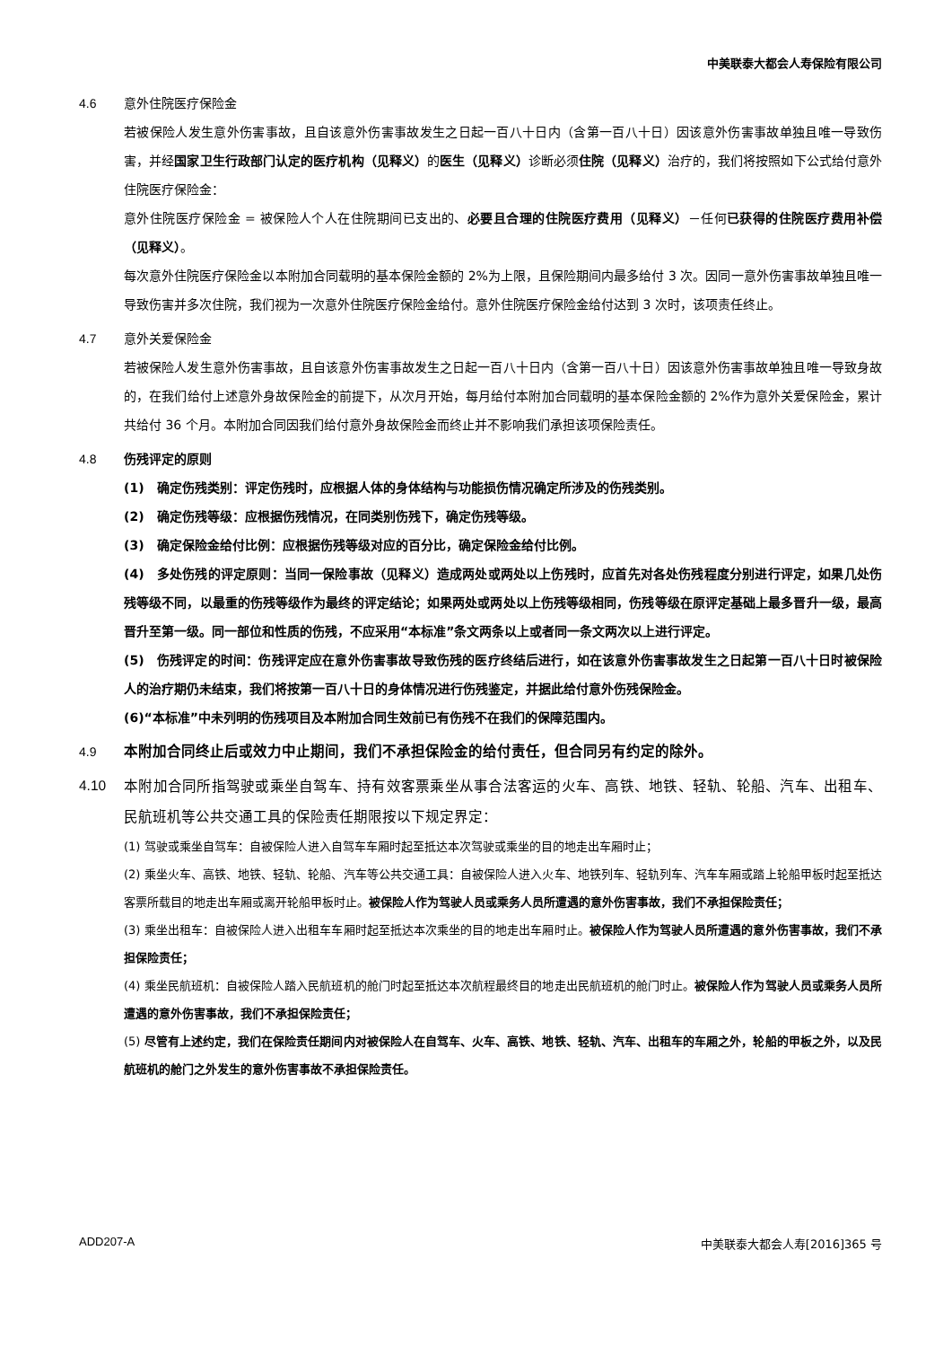中美联泰大都会人寿保险有限公司
4.6 意外住院医疗保险金
若被保险人发生意外伤害事故，且自该意外伤害事故发生之日起一百八十日内（含第一百八十日）因该意外伤害事故单独且唯一导致伤害，并经国家卫生行政部门认定的医疗机构（见释义）的医生（见释义）诊断必须住院（见释义）治疗的，我们将按照如下公式给付意外住院医疗保险金：
意外住院医疗保险金 = 被保险人个人在住院期间已支出的、必要且合理的住院医疗费用（见释义）－任何已获得的住院医疗费用补偿（见释义）。
每次意外住院医疗保险金以本附加合同载明的基本保险金额的 2%为上限，且保险期间内最多给付 3 次。因同一意外伤害事故单独且唯一导致伤害并多次住院，我们视为一次意外住院医疗保险金给付。意外住院医疗保险金给付达到 3 次时，该项责任终止。
4.7 意外关爱保险金
若被保险人发生意外伤害事故，且自该意外伤害事故发生之日起一百八十日内（含第一百八十日）因该意外伤害事故单独且唯一导致身故的，在我们给付上述意外身故保险金的前提下，从次月开始，每月给付本附加合同载明的基本保险金额的 2%作为意外关爱保险金，累计共给付 36 个月。本附加合同因我们给付意外身故保险金而终止并不影响我们承担该项保险责任。
4.8 伤残评定的原则
(1)　确定伤残类别：评定伤残时，应根据人体的身体结构与功能损伤情况确定所涉及的伤残类别。
(2)　确定伤残等级：应根据伤残情况，在同类别伤残下，确定伤残等级。
(3)　确定保险金给付比例：应根据伤残等级对应的百分比，确定保险金给付比例。
(4)　多处伤残的评定原则：当同一保险事故（见释义）造成两处或两处以上伤残时，应首先对各处伤残程度分别进行评定，如果几处伤残等级不同，以最重的伤残等级作为最终的评定结论；如果两处或两处以上伤残等级相同，伤残等级在原评定基础上最多晋升一级，最高晋升至第一级。同一部位和性质的伤残，不应采用“本标准”条文两条以上或者同一条文两次以上进行评定。
(5)　伤残评定的时间：伤残评定应在意外伤害事故导致伤残的医疗终结后进行，如在该意外伤害事故发生之日起第一百八十日时被保险人的治疗期仍未结束，我们将按第一百八十日的身体情况进行伤残鉴定，并据此给付意外伤残保险金。
(6)“本标准”中未列明的伤残项目及本附加合同生效前已有伤残不在我们的保障范围内。
4.9 本附加合同终止后或效力中止期间，我们不承担保险金的给付责任，但合同另有约定的除外。
4.10
本附加合同所指驾驶或乘坐自驾车、持有效客票乘坐从事合法客运的火车、高铁、地铁、轻轨、轮船、汽车、出租车、民航班机等公共交通工具的保险责任期限按以下规定界定：
(1) 驾驶或乘坐自驾车：自被保险人进入自驾车车厢时起至抵达本次驾驶或乘坐的目的地走出车厢时止；
(2) 乘坐火车、高铁、地铁、轻轨、轮船、汽车等公共交通工具：自被保险人进入火车、地铁列车、轻轨列车、汽车车厢或踏上轮船甲板时起至抵达客票所载目的地走出车厢或离开轮船甲板时止。被保险人作为驾驶人员或乘务人员所遭遇的意外伤害事故，我们不承担保险责任；
(3) 乘坐出租车：自被保险人进入出租车车厢时起至抵达本次乘坐的目的地走出车厢时止。被保险人作为驾驶人员所遭遇的意外伤害事故，我们不承担保险责任；
(4) 乘坐民航班机：自被保险人踏入民航班机的舱门时起至抵达本次航程最终目的地走出民航班机的舱门时止。被保险人作为驾驶人员或乘务人员所遭遇的意外伤害事故，我们不承担保险责任；
(5) 尽管有上述约定，我们在保险责任期间内对被保险人在自驾车、火车、高铁、地铁、轻轨、汽车、出租车的车厢之外，轮船的甲板之外，以及民航班机的舱门之外发生的意外伤害事故不承担保险责任。
ADD207-A 中美联泰大都会人寿[2016]365 号